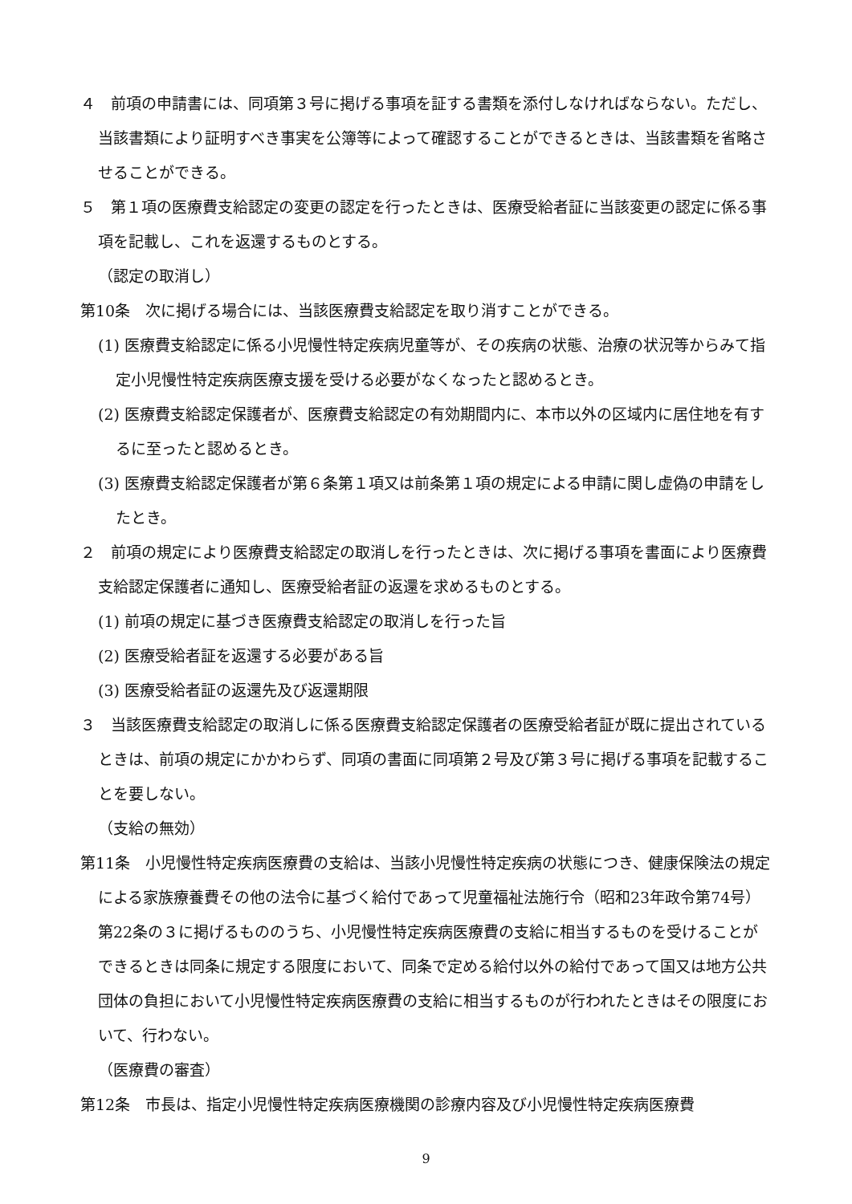４　前項の申請書には、同項第３号に掲げる事項を証する書類を添付しなければならない。ただし、当該書類により証明すべき事実を公簿等によって確認することができるときは、当該書類を省略させることができる。
５　第１項の医療費支給認定の変更の認定を行ったときは、医療受給者証に当該変更の認定に係る事項を記載し、これを返還するものとする。
（認定の取消し）
第10条　次に掲げる場合には、当該医療費支給認定を取り消すことができる。
(1) 医療費支給認定に係る小児慢性特定疾病児童等が、その疾病の状態、治療の状況等からみて指定小児慢性特定疾病医療支援を受ける必要がなくなったと認めるとき。
(2) 医療費支給認定保護者が、医療費支給認定の有効期間内に、本市以外の区域内に居住地を有するに至ったと認めるとき。
(3) 医療費支給認定保護者が第６条第１項又は前条第１項の規定による申請に関し虚偽の申請をしたとき。
２　前項の規定により医療費支給認定の取消しを行ったときは、次に掲げる事項を書面により医療費支給認定保護者に通知し、医療受給者証の返還を求めるものとする。
(1) 前項の規定に基づき医療費支給認定の取消しを行った旨
(2) 医療受給者証を返還する必要がある旨
(3) 医療受給者証の返還先及び返還期限
３　当該医療費支給認定の取消しに係る医療費支給認定保護者の医療受給者証が既に提出されているときは、前項の規定にかかわらず、同項の書面に同項第２号及び第３号に掲げる事項を記載することを要しない。
（支給の無効）
第11条　小児慢性特定疾病医療費の支給は、当該小児慢性特定疾病の状態につき、健康保険法の規定による家族療養費その他の法令に基づく給付であって児童福祉法施行令（昭和23年政令第74号）第22条の３に掲げるもののうち、小児慢性特定疾病医療費の支給に相当するものを受けることができるときは同条に規定する限度において、同条で定める給付以外の給付であって国又は地方公共団体の負担において小児慢性特定疾病医療費の支給に相当するものが行われたときはその限度において、行わない。
（医療費の審査）
第12条　市長は、指定小児慢性特定疾病医療機関の診療内容及び小児慢性特定疾病医療費
9